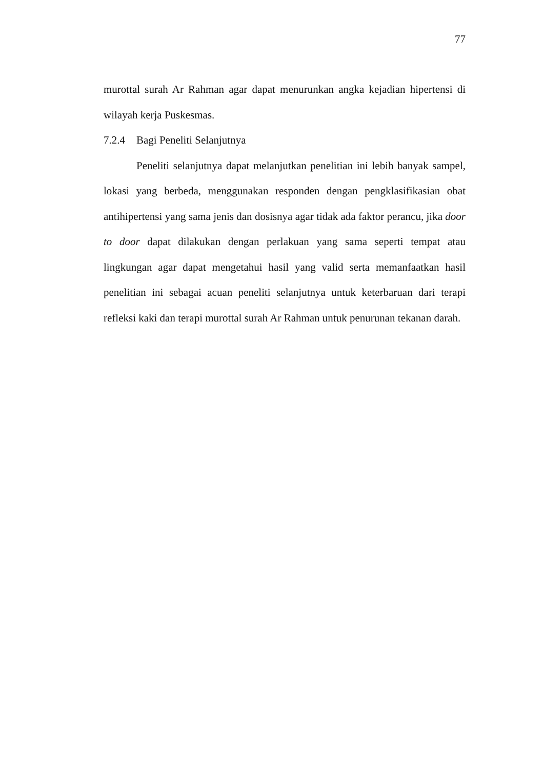77
murottal surah Ar Rahman agar dapat menurunkan angka kejadian hipertensi di wilayah kerja Puskesmas.
7.2.4 Bagi Peneliti Selanjutnya
Peneliti selanjutnya dapat melanjutkan penelitian ini lebih banyak sampel, lokasi yang berbeda, menggunakan responden dengan pengklasifikasian obat antihipertensi yang sama jenis dan dosisnya agar tidak ada faktor perancu, jika door to door dapat dilakukan dengan perlakuan yang sama seperti tempat atau lingkungan agar dapat mengetahui hasil yang valid serta memanfaatkan hasil penelitian ini sebagai acuan peneliti selanjutnya untuk keterbaruan dari terapi refleksi kaki dan terapi murottal surah Ar Rahman untuk penurunan tekanan darah.